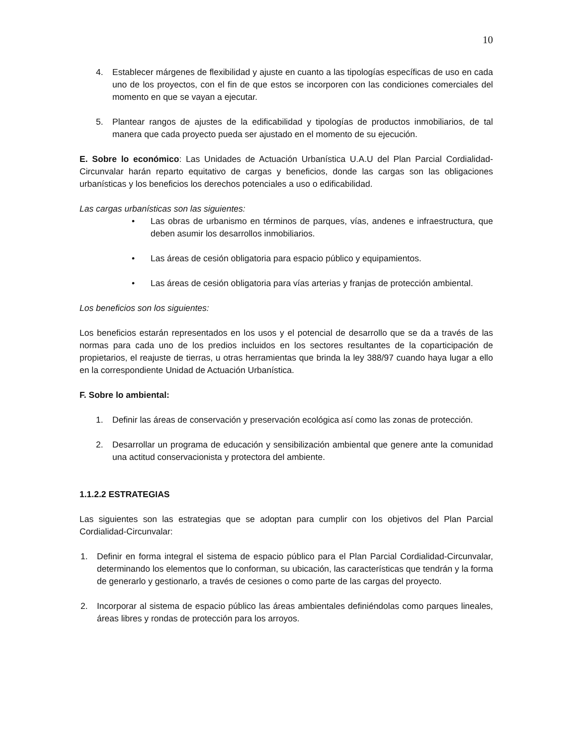10
4. Establecer márgenes de flexibilidad y ajuste en cuanto a las tipologías específicas de uso en cada uno de los proyectos, con el fin de que estos se incorporen con las condiciones comerciales del momento en que se vayan a ejecutar.
5. Plantear rangos de ajustes de la edificabilidad y tipologías de productos inmobiliarios, de tal manera que cada proyecto pueda ser ajustado en el momento de su ejecución.
E. Sobre lo económico: Las Unidades de Actuación Urbanística U.A.U del Plan Parcial Cordialidad-Circunvalar harán reparto equitativo de cargas y beneficios, donde las cargas son las obligaciones urbanísticas y los beneficios los derechos potenciales a uso o edificabilidad.
Las cargas urbanísticas son las siguientes:
• Las obras de urbanismo en términos de parques, vías, andenes e infraestructura, que deben asumir los desarrollos inmobiliarios.
• Las áreas de cesión obligatoria para espacio público y equipamientos.
• Las áreas de cesión obligatoria para vías arterias y franjas de protección ambiental.
Los beneficios son los siguientes:
Los beneficios estarán representados en los usos y el potencial de desarrollo que se da a través de las normas para cada uno de los predios incluidos en los sectores resultantes de la coparticipación de propietarios, el reajuste de tierras, u otras herramientas que brinda la ley 388/97 cuando haya lugar a ello en la correspondiente Unidad de Actuación Urbanística.
F. Sobre lo ambiental:
1. Definir las áreas de conservación y preservación ecológica así como las zonas de protección.
2. Desarrollar un programa de educación y sensibilización ambiental que genere ante la comunidad una actitud conservacionista y protectora del ambiente.
1.1.2.2 ESTRATEGIAS
Las siguientes son las estrategias que se adoptan para cumplir con los objetivos del Plan Parcial Cordialidad-Circunvalar:
1. Definir en forma integral el sistema de espacio público para el Plan Parcial Cordialidad-Circunvalar, determinando los elementos que lo conforman, su ubicación, las características que tendrán y la forma de generarlo y gestionarlo, a través de cesiones o como parte de las cargas del proyecto.
2. Incorporar al sistema de espacio público las áreas ambientales definiéndolas como parques lineales, áreas libres y rondas de protección para los arroyos.